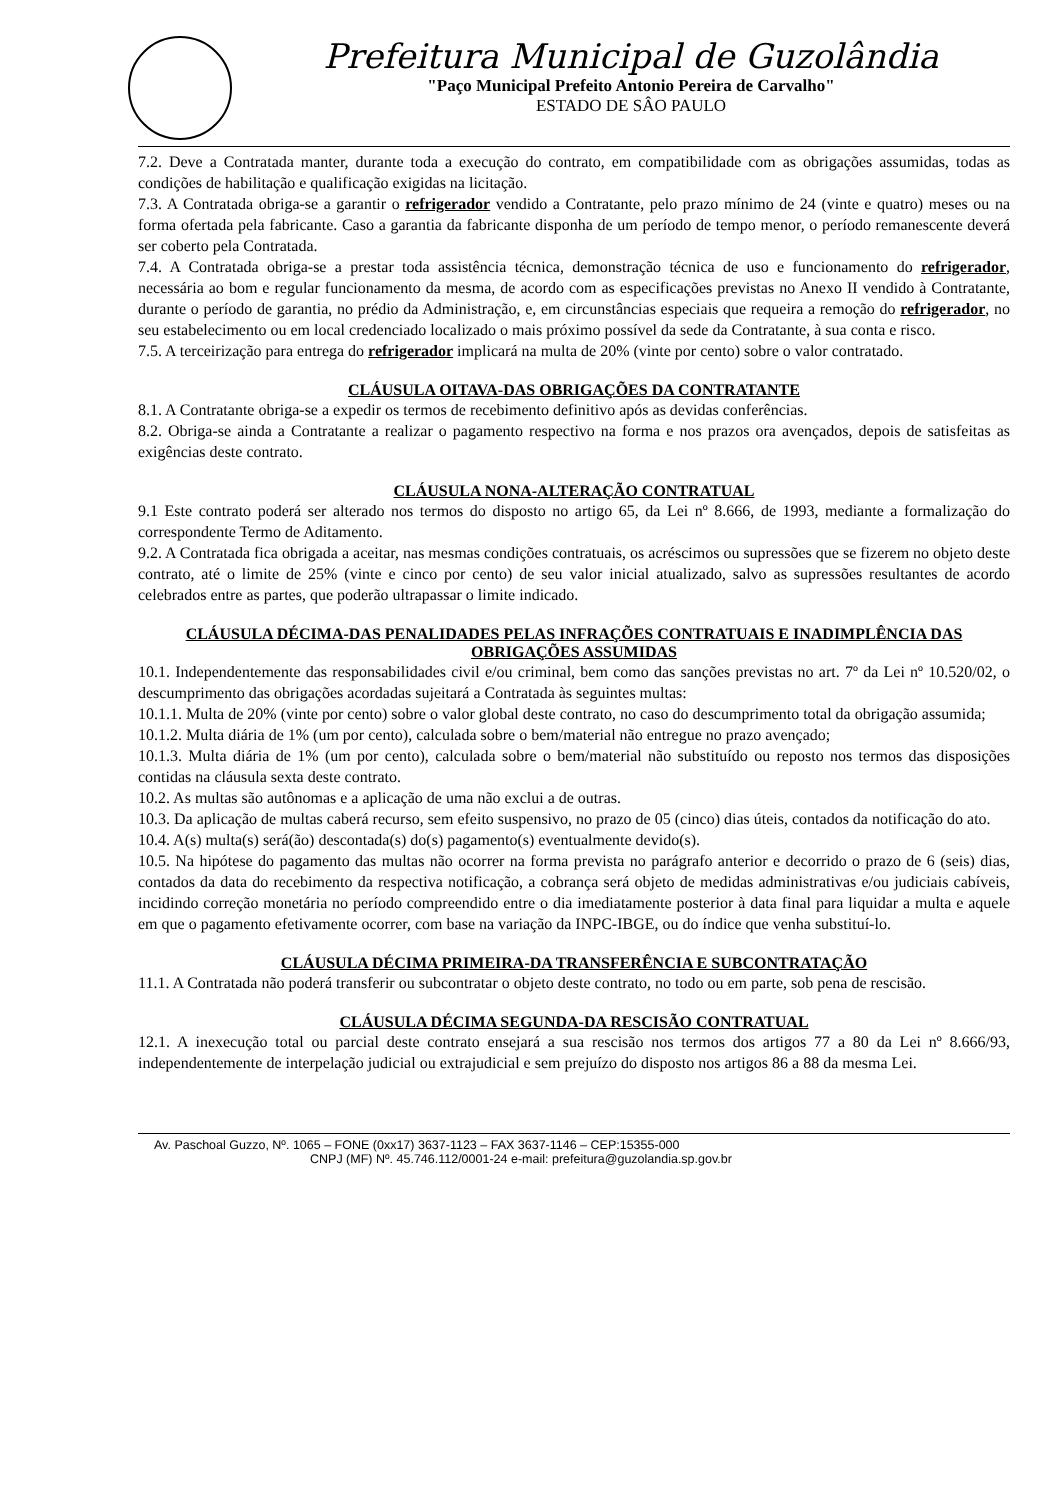Prefeitura Municipal de Guzolândia
"Paço Municipal Prefeito Antonio Pereira de Carvalho"
ESTADO DE SÂO PAULO
7.2. Deve a Contratada manter, durante toda a execução do contrato, em compatibilidade com as obrigações assumidas, todas as condições de habilitação e qualificação exigidas na licitação.
7.3. A Contratada obriga-se a garantir o refrigerador vendido a Contratante, pelo prazo mínimo de 24 (vinte e quatro) meses ou na forma ofertada pela fabricante. Caso a garantia da fabricante disponha de um período de tempo menor, o período remanescente deverá ser coberto pela Contratada.
7.4. A Contratada obriga-se a prestar toda assistência técnica, demonstração técnica de uso e funcionamento do refrigerador, necessária ao bom e regular funcionamento da mesma, de acordo com as especificações previstas no Anexo II vendido à Contratante, durante o período de garantia, no prédio da Administração, e, em circunstâncias especiais que requeira a remoção do refrigerador, no seu estabelecimento ou em local credenciado localizado o mais próximo possível da sede da Contratante, à sua conta e risco.
7.5. A terceirização para entrega do refrigerador implicará na multa de 20% (vinte por cento) sobre o valor contratado.
CLÁUSULA OITAVA-DAS OBRIGAÇÕES DA CONTRATANTE
8.1. A Contratante obriga-se a expedir os termos de recebimento definitivo após as devidas conferências.
8.2. Obriga-se ainda a Contratante a realizar o pagamento respectivo na forma e nos prazos ora avençados, depois de satisfeitas as exigências deste contrato.
CLÁUSULA NONA-ALTERAÇÃO CONTRATUAL
9.1 Este contrato poderá ser alterado nos termos do disposto no artigo 65, da Lei nº 8.666, de 1993, mediante a formalização do correspondente Termo de Aditamento.
9.2. A Contratada fica obrigada a aceitar, nas mesmas condições contratuais, os acréscimos ou supressões que se fizerem no objeto deste contrato, até o limite de 25% (vinte e cinco por cento) de seu valor inicial atualizado, salvo as supressões resultantes de acordo celebrados entre as partes, que poderão ultrapassar o limite indicado.
CLÁUSULA DÉCIMA-DAS PENALIDADES PELAS INFRAÇÕES CONTRATUAIS E INADIMPLÊNCIA DAS OBRIGAÇÕES ASSUMIDAS
10.1. Independentemente das responsabilidades civil e/ou criminal, bem como das sanções previstas no art. 7º da Lei nº 10.520/02, o descumprimento das obrigações acordadas sujeitará a Contratada às seguintes multas:
10.1.1. Multa de 20% (vinte por cento) sobre o valor global deste contrato, no caso do descumprimento total da obrigação assumida;
10.1.2. Multa diária de 1% (um por cento), calculada sobre o bem/material não entregue no prazo avençado;
10.1.3. Multa diária de 1% (um por cento), calculada sobre o bem/material não substituído ou reposto nos termos das disposições contidas na cláusula sexta deste contrato.
10.2. As multas são autônomas e a aplicação de uma não exclui a de outras.
10.3. Da aplicação de multas caberá recurso, sem efeito suspensivo, no prazo de 05 (cinco) dias úteis, contados da notificação do ato.
10.4. A(s) multa(s) será(ão) descontada(s) do(s) pagamento(s) eventualmente devido(s).
10.5. Na hipótese do pagamento das multas não ocorrer na forma prevista no parágrafo anterior e decorrido o prazo de 6 (seis) dias, contados da data do recebimento da respectiva notificação, a cobrança será objeto de medidas administrativas e/ou judiciais cabíveis, incidindo correção monetária no período compreendido entre o dia imediatamente posterior à data final para liquidar a multa e aquele em que o pagamento efetivamente ocorrer, com base na variação da INPC-IBGE, ou do índice que venha substituí-lo.
CLÁUSULA DÉCIMA PRIMEIRA-DA TRANSFERÊNCIA E SUBCONTRATAÇÃO
11.1. A Contratada não poderá transferir ou subcontratar o objeto deste contrato, no todo ou em parte, sob pena de rescisão.
CLÁUSULA DÉCIMA SEGUNDA-DA RESCISÃO CONTRATUAL
12.1. A inexecução total ou parcial deste contrato ensejará a sua rescisão nos termos dos artigos 77 a 80 da Lei nº 8.666/93, independentemente de interpelação judicial ou extrajudicial e sem prejuízo do disposto nos artigos 86 a 88 da mesma Lei.
Av. Paschoal Guzzo, Nº. 1065 – FONE (0xx17) 3637-1123 – FAX 3637-1146 – CEP:15355-000
CNPJ (MF) Nº. 45.746.112/0001-24 e-mail: prefeitura@guzolandia.sp.gov.br